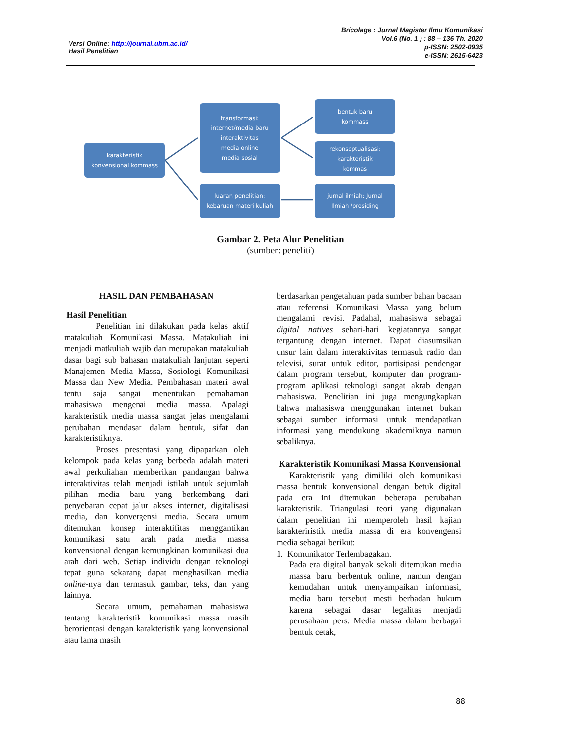Versi Online: http://journal.ubm.ac.id/
Hasil Penelitian
Bricolage : Jurnal Magister Ilmu Komunikasi
Vol.6 (No. 1 ) : 88 – 136 Th. 2020
p-ISSN: 2502-0935
e-ISSN: 2615-6423
karakteristik
konvensional kommass
transformasi:
internet/media baru
interaktivitas
media online
media sosial
luaran penelitian:
kebaruan materi kuliah
bentuk baru
kommass
rekonseptualisasi:
karakteristik
kommas
jurnal ilmiah: Jurnal
Ilmiah /prosiding
Gambar 2. Peta Alur Penelitian
(sumber: peneliti)
HASIL DAN PEMBAHASAN
Hasil Penelitian
Penelitian ini dilakukan pada kelas aktif matakuliah Komunikasi Massa. Matakuliah ini menjadi matkuliah wajib dan merupakan matakuliah dasar bagi sub bahasan matakuliah lanjutan seperti Manajemen Media Massa, Sosiologi Komunikasi Massa dan New Media. Pembahasan materi awal tentu saja sangat menentukan pemahaman mahasiswa mengenai media massa. Apalagi karakteristik media massa sangat jelas mengalami perubahan mendasar dalam bentuk, sifat dan karakteristiknya.
Proses presentasi yang dipaparkan oleh kelompok pada kelas yang berbeda adalah materi awal perkuliahan memberikan pandangan bahwa interaktivitas telah menjadi istilah untuk sejumlah pilihan media baru yang berkembang dari penyebaran cepat jalur akses internet, digitalisasi media, dan konvergensi media. Secara umum ditemukan konsep interaktifitas menggantikan komunikasi satu arah pada media massa konvensional dengan kemungkinan komunikasi dua arah dari web. Setiap individu dengan teknologi tepat guna sekarang dapat menghasilkan media online-nya dan termasuk gambar, teks, dan yang lainnya.
Secara umum, pemahaman mahasiswa tentang karakteristik komunikasi massa masih berorientasi dengan karakteristik yang konvensional atau lama masih
berdasarkan pengetahuan pada sumber bahan bacaan atau referensi Komunikasi Massa yang belum mengalami revisi. Padahal, mahasiswa sebagai digital natives sehari-hari kegiatannya sangat tergantung dengan internet. Dapat diasumsikan unsur lain dalam interaktivitas termasuk radio dan televisi, surat untuk editor, partisipasi pendengar dalam program tersebut, komputer dan program-program aplikasi teknologi sangat akrab dengan mahasiswa. Penelitian ini juga mengungkapkan bahwa mahasiswa menggunakan internet bukan sebagai sumber informasi untuk mendapatkan informasi yang mendukung akademiknya namun sebaliknya.
Karakteristik Komunikasi Massa Konvensional
Karakteristik yang dimiliki oleh komunikasi massa bentuk konvensional dengan betuk digital pada era ini ditemukan beberapa perubahan karakteristik. Triangulasi teori yang digunakan dalam penelitian ini memperoleh hasil kajian karakteriristik media massa di era konvengensi media sebagai berikut:
1. Komunikator Terlembagakan.
Pada era digital banyak sekali ditemukan media massa baru berbentuk online, namun dengan kemudahan untuk menyampaikan informasi, media baru tersebut mesti berbadan hukum karena sebagai dasar legalitas menjadi perusahaan pers. Media massa dalam berbagai bentuk cetak,
88